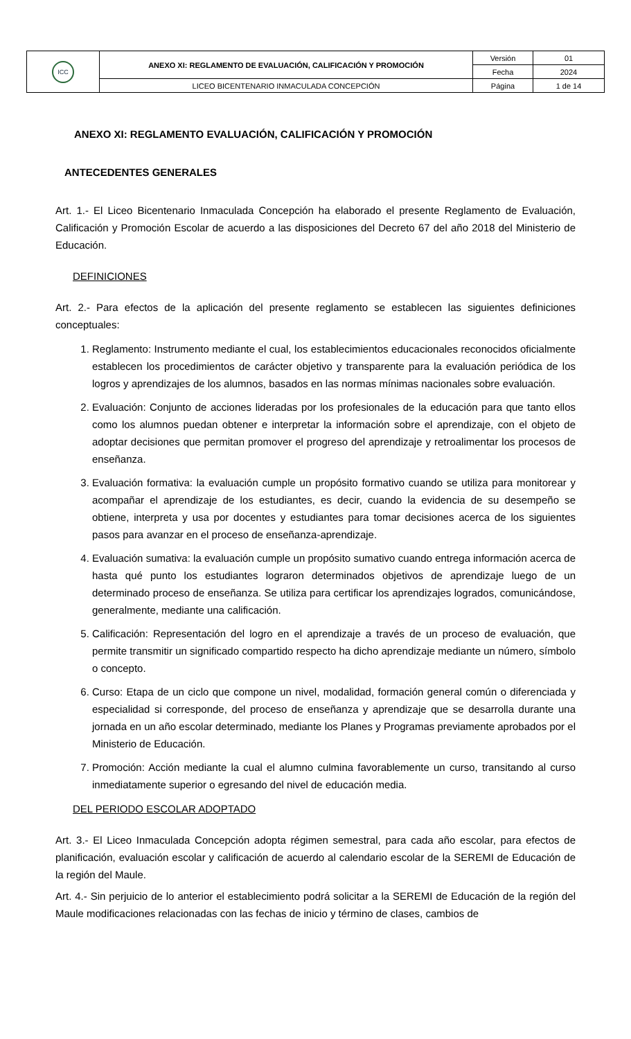| ICC | ANEXO XI: REGLAMENTO DE EVALUACIÓN, CALIFICACIÓN Y PROMOCIÓN | Versión | 01 |
| | | Fecha | 2024 |
| | LICEO BICENTENARIO INMACULADA CONCEPCIÓN | Página | 1 de 14 |
ANEXO XI: REGLAMENTO EVALUACIÓN, CALIFICACIÓN Y PROMOCIÓN
ANTECEDENTES GENERALES
Art. 1.- El Liceo Bicentenario Inmaculada Concepción ha elaborado el presente Reglamento de Evaluación, Calificación y Promoción Escolar de acuerdo a las disposiciones del Decreto 67 del año 2018 del Ministerio de Educación.
DEFINICIONES
Art. 2.- Para efectos de la aplicación del presente reglamento se establecen las siguientes definiciones conceptuales:
1. Reglamento: Instrumento mediante el cual, los establecimientos educacionales reconocidos oficialmente establecen los procedimientos de carácter objetivo y transparente para la evaluación periódica de los logros y aprendizajes de los alumnos, basados en las normas mínimas nacionales sobre evaluación.
2. Evaluación: Conjunto de acciones lideradas por los profesionales de la educación para que tanto ellos como los alumnos puedan obtener e interpretar la información sobre el aprendizaje, con el objeto de adoptar decisiones que permitan promover el progreso del aprendizaje y retroalimentar los procesos de enseñanza.
3. Evaluación formativa: la evaluación cumple un propósito formativo cuando se utiliza para monitorear y acompañar el aprendizaje de los estudiantes, es decir, cuando la evidencia de su desempeño se obtiene, interpreta y usa por docentes y estudiantes para tomar decisiones acerca de los siguientes pasos para avanzar en el proceso de enseñanza-aprendizaje.
4. Evaluación sumativa: la evaluación cumple un propósito sumativo cuando entrega información acerca de hasta qué punto los estudiantes lograron determinados objetivos de aprendizaje luego de un determinado proceso de enseñanza. Se utiliza para certificar los aprendizajes logrados, comunicándose, generalmente, mediante una calificación.
5. Calificación: Representación del logro en el aprendizaje a través de un proceso de evaluación, que permite transmitir un significado compartido respecto ha dicho aprendizaje mediante un número, símbolo o concepto.
6. Curso: Etapa de un ciclo que compone un nivel, modalidad, formación general común o diferenciada y especialidad si corresponde, del proceso de enseñanza y aprendizaje que se desarrolla durante una jornada en un año escolar determinado, mediante los Planes y Programas previamente aprobados por el Ministerio de Educación.
7. Promoción: Acción mediante la cual el alumno culmina favorablemente un curso, transitando al curso inmediatamente superior o egresando del nivel de educación media.
DEL PERIODO ESCOLAR ADOPTADO
Art. 3.- El Liceo Inmaculada Concepción adopta régimen semestral, para cada año escolar, para efectos de planificación, evaluación escolar y calificación de acuerdo al calendario escolar de la SEREMI de Educación de la región del Maule.
Art. 4.- Sin perjuicio de lo anterior el establecimiento podrá solicitar a la SEREMI de Educación de la región del Maule modificaciones relacionadas con las fechas de inicio y término de clases, cambios de